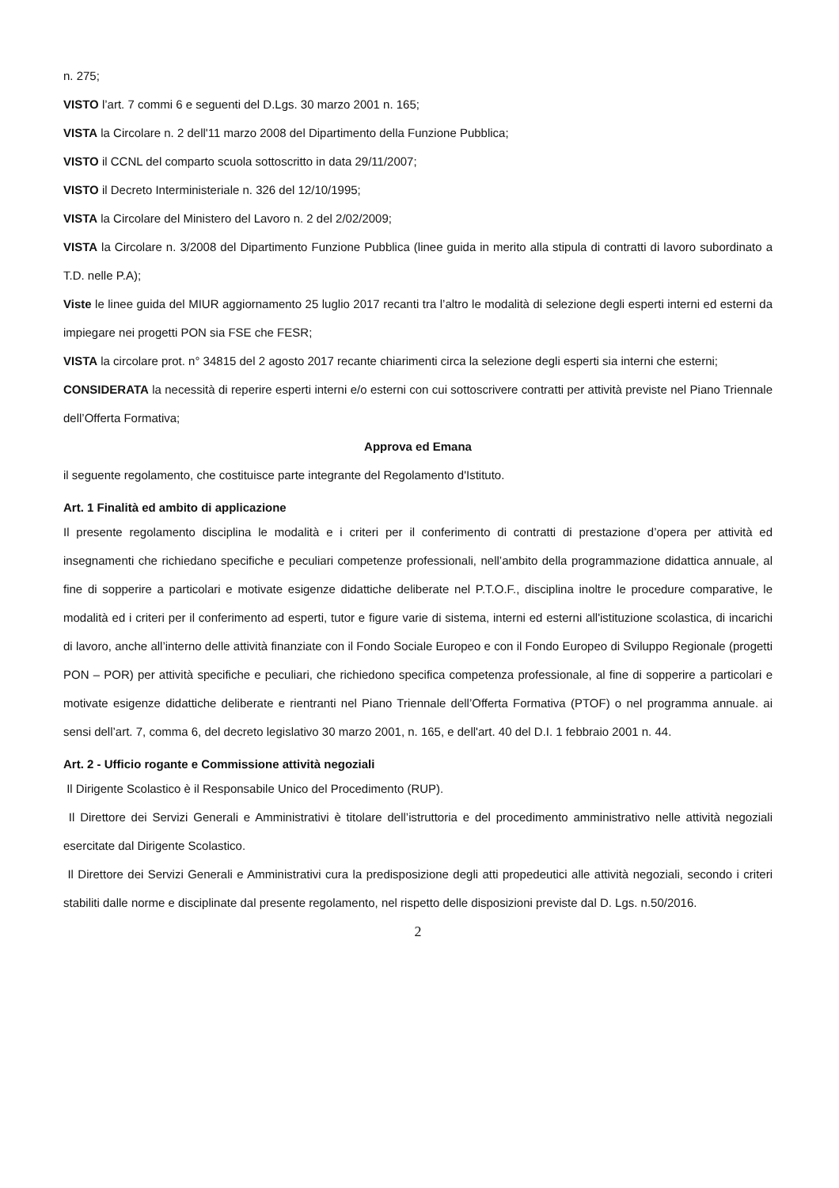n. 275;
VISTO l’art. 7 commi 6 e seguenti del D.Lgs. 30 marzo 2001 n. 165;
VISTA la Circolare n. 2 dell'11 marzo 2008 del Dipartimento della Funzione Pubblica;
VISTO il CCNL del comparto scuola sottoscritto in data 29/11/2007;
VISTO il Decreto Interministeriale n. 326 del 12/10/1995;
VISTA la Circolare del Ministero del Lavoro n. 2 del 2/02/2009;
VISTA la Circolare n. 3/2008 del Dipartimento Funzione Pubblica (linee guida in merito alla stipula di contratti di lavoro subordinato a T.D. nelle P.A);
Viste le linee guida del MIUR aggiornamento 25 luglio 2017 recanti tra l’altro le modalità di selezione degli esperti interni ed esterni da impiegare nei progetti PON sia FSE che FESR;
VISTA la circolare prot. n° 34815 del 2 agosto 2017 recante chiarimenti circa la selezione degli esperti sia interni che esterni;
CONSIDERATA la necessità di reperire esperti interni e/o esterni con cui sottoscrivere contratti per attività previste nel Piano Triennale dell’Offerta Formativa;
Approva ed Emana
il seguente regolamento, che costituisce parte integrante del Regolamento d'Istituto.
Art. 1 Finalità ed ambito di applicazione
Il presente regolamento disciplina le modalità e i criteri per il conferimento di contratti di prestazione d’opera per attività ed insegnamenti che richiedano specifiche e peculiari competenze professionali, nell’ambito della programmazione didattica annuale, al fine di sopperire a particolari e motivate esigenze didattiche deliberate nel P.T.O.F., disciplina inoltre le procedure comparative, le modalità ed i criteri per il conferimento ad esperti, tutor e figure varie di sistema, interni ed esterni all'istituzione scolastica, di incarichi di lavoro, anche all’interno delle attività finanziate con il Fondo Sociale Europeo e con il Fondo Europeo di Sviluppo Regionale (progetti PON – POR) per attività specifiche e peculiari, che richiedono specifica competenza professionale, al fine di sopperire a particolari e motivate esigenze didattiche deliberate e rientranti nel Piano Triennale dell’Offerta Formativa (PTOF) o nel programma annuale. ai sensi dell’art. 7, comma 6, del decreto legislativo 30 marzo 2001, n. 165, e dell'art. 40 del D.I. 1 febbraio 2001 n. 44.
Art. 2 - Ufficio rogante e Commissione attività negoziali
Il Dirigente Scolastico è il Responsabile Unico del Procedimento (RUP).
Il Direttore dei Servizi Generali e Amministrativi è titolare dell’istruttoria e del procedimento amministrativo nelle attività negoziali esercitate dal Dirigente Scolastico.
Il Direttore dei Servizi Generali e Amministrativi cura la predisposizione degli atti propedeutici alle attività negoziali, secondo i criteri stabiliti dalle norme e disciplinate dal presente regolamento, nel rispetto delle disposizioni previste dal D. Lgs. n.50/2016.
2